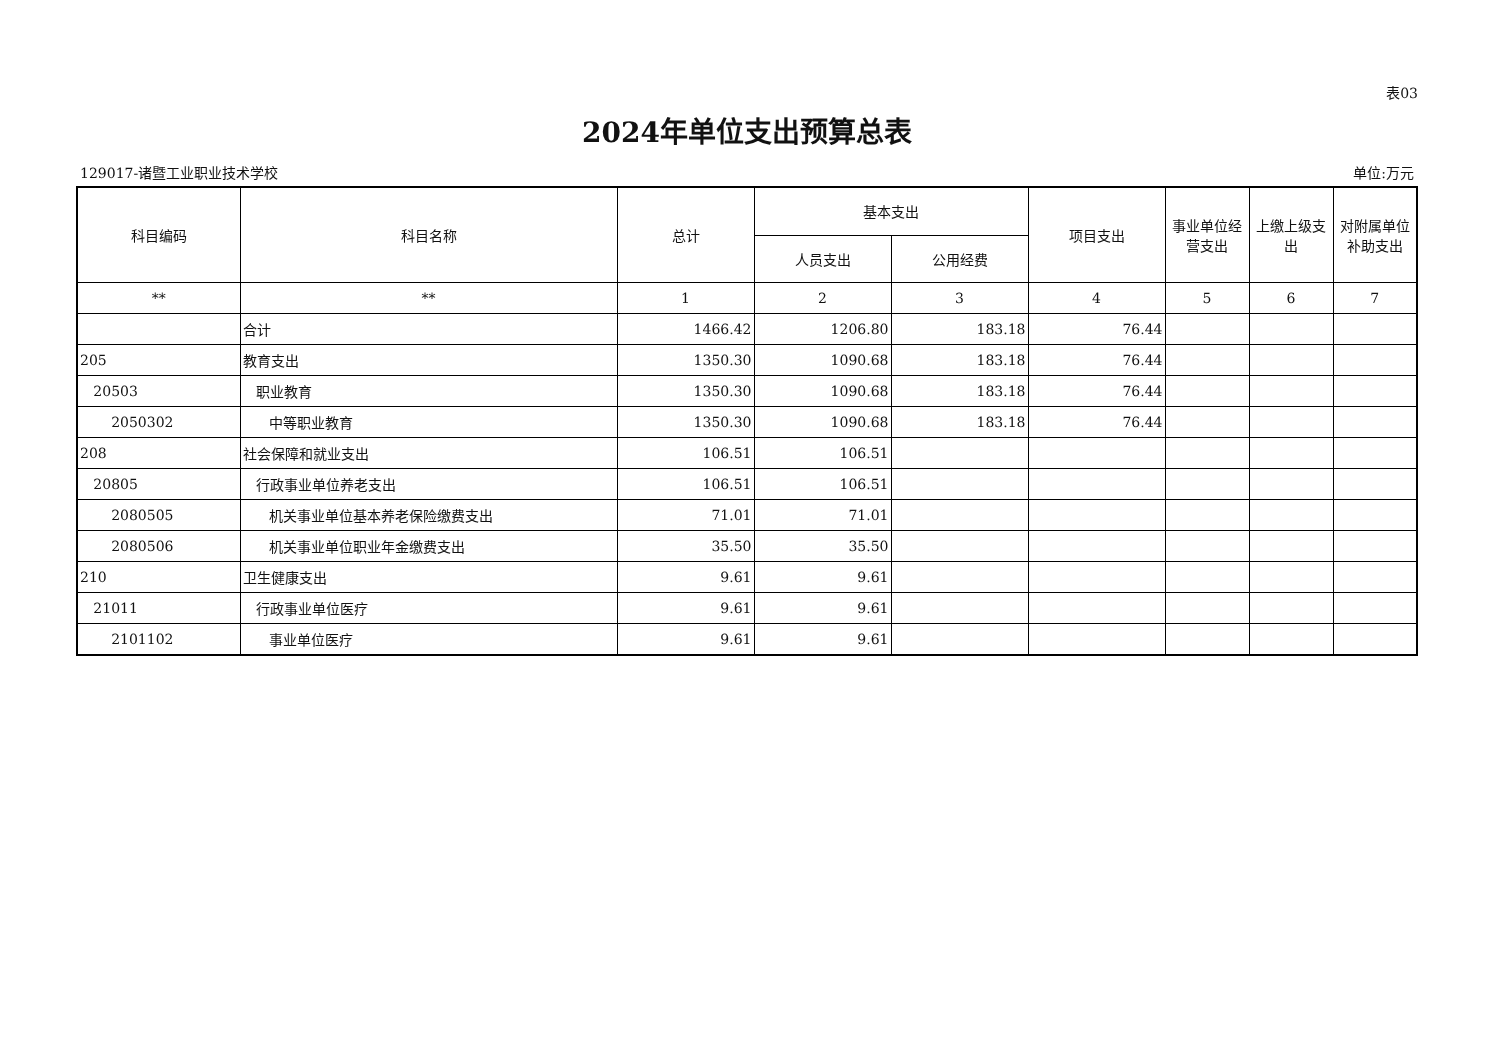表03
2024年单位支出预算总表
129017-诸暨工业职业技术学校 单位:万元
| 科目编码 | 科目名称 | 总计 | 基本支出 | | 项目支出 | 事业单位经营支出 | 上缴上级支出 | 对附属单位补助支出 |
| --- | --- | --- | --- | --- | --- | --- | --- | --- |
| | | | 人员支出 | 公用经费 | | | | |
| ** | ** | 1 | 2 | 3 | 4 | 5 | 6 | 7 |
| | 合计 | 1466.42 | 1206.80 | 183.18 | 76.44 | | | |
| 205 | 教育支出 | 1350.30 | 1090.68 | 183.18 | 76.44 | | | |
| 20503 | 职业教育 | 1350.30 | 1090.68 | 183.18 | 76.44 | | | |
| 2050302 | 中等职业教育 | 1350.30 | 1090.68 | 183.18 | 76.44 | | | |
| 208 | 社会保障和就业支出 | 106.51 | 106.51 | | | | | |
| 20805 | 行政事业单位养老支出 | 106.51 | 106.51 | | | | | |
| 2080505 | 机关事业单位基本养老保险缴费支出 | 71.01 | 71.01 | | | | | |
| 2080506 | 机关事业单位职业年金缴费支出 | 35.50 | 35.50 | | | | | |
| 210 | 卫生健康支出 | 9.61 | 9.61 | | | | | |
| 21011 | 行政事业单位医疗 | 9.61 | 9.61 | | | | | |
| 2101102 | 事业单位医疗 | 9.61 | 9.61 | | | | | |